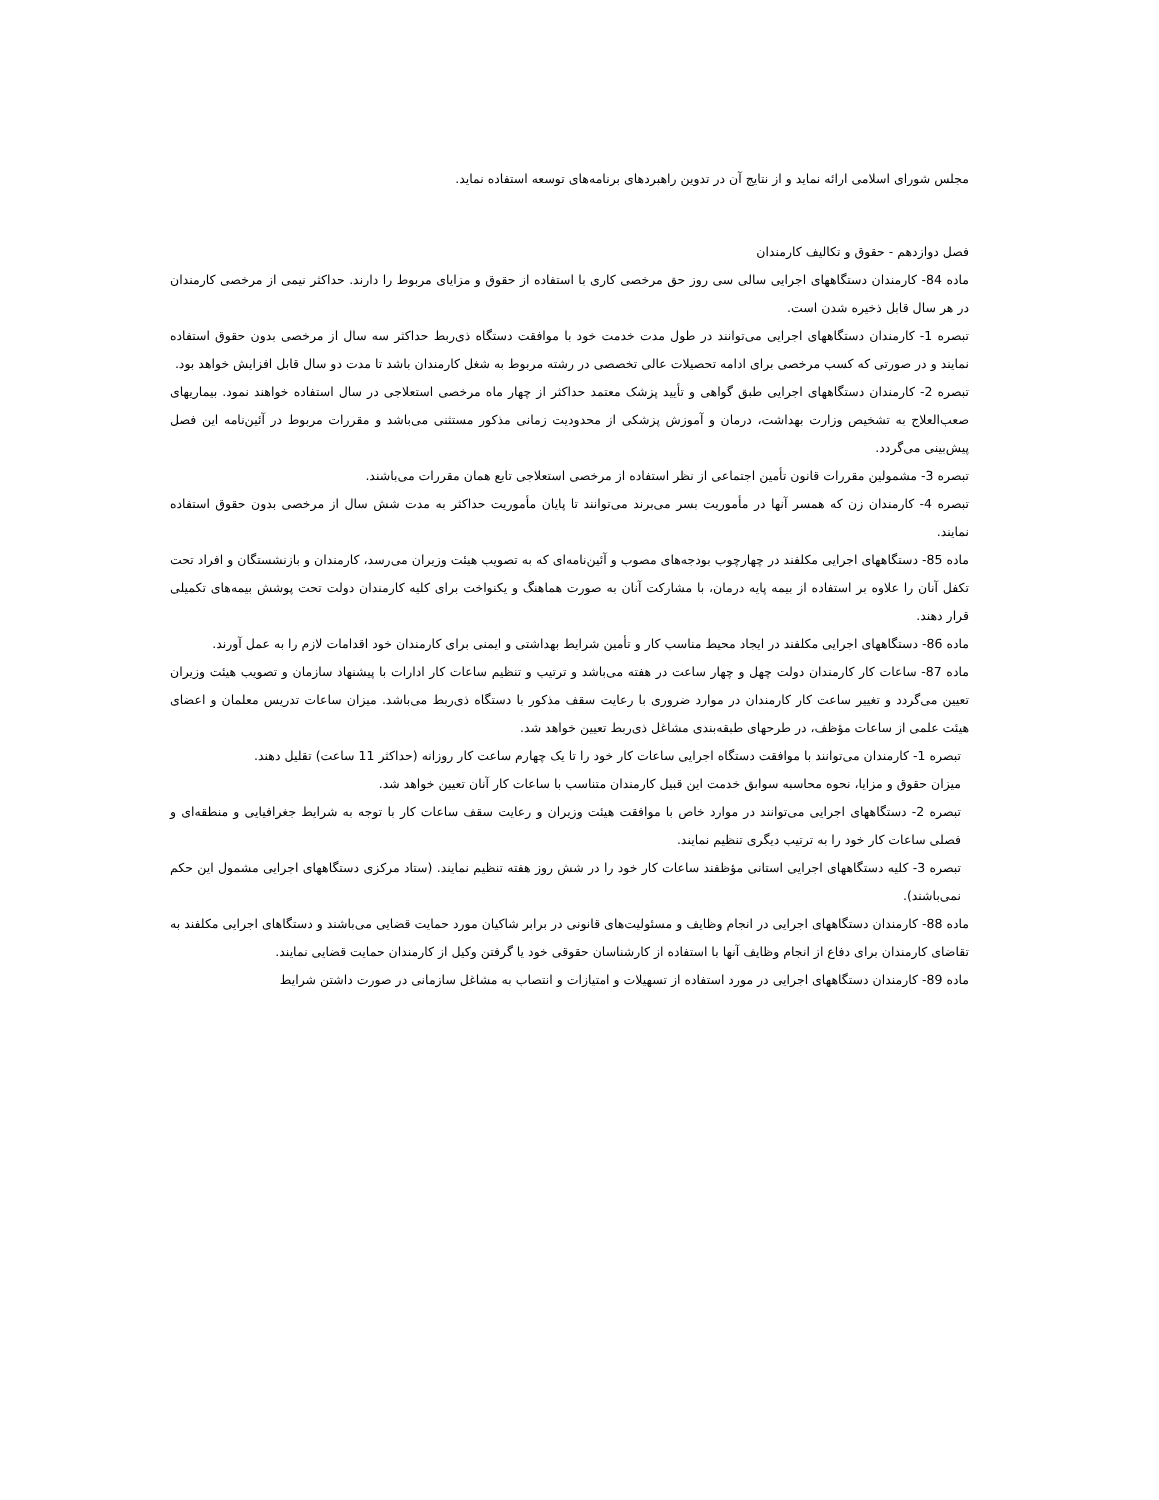مجلس شورای اسلامی ارائه نماید و از نتایج آن در تدوین راهبردهای برنامه‌های توسعه استفاده نماید.
فصل دوازدهم - حقوق و تکالیف کارمندان
ماده 84- کارمندان دستگاههای اجرایی سالی سی روز حق مرخصی کاری با استفاده از حقوق و مزایای مربوط را دارند. حداکثر نیمی از مرخصی کارمندان در هر سال قابل ذخیره شدن است.
تبصره 1- کارمندان دستگاههای اجرایی می‌توانند در طول مدت خدمت خود با موافقت دستگاه ذی‌ربط حداکثر سه سال از مرخصی بدون حقوق استفاده نمایند و در صورتی که کسب مرخصی برای ادامه تحصیلات عالی تخصصی در رشته مربوط به شغل کارمندان باشد تا مدت دو سال قابل افزایش خواهد بود.
تبصره 2- کارمندان دستگاههای اجرایی طبق گواهی و تأیید پزشک معتمد حداکثر از چهار ماه مرخصی استعلاجی در سال استفاده خواهند نمود. بیماریهای صعب‌العلاج به تشخیص وزارت بهداشت، درمان و آموزش پزشکی از محدودیت زمانی مذکور مستثنی می‌باشد و مقررات مربوط در آئین‌نامه این فصل پیش‌بینی می‌گردد.
تبصره 3- مشمولین مقررات قانون تأمین اجتماعی از نظر استفاده از مرخصی استعلاجی تابع همان مقررات می‌باشند.
تبصره 4- کارمندان زن که همسر آنها در مأموریت بسر می‌برند می‌توانند تا پایان مأموریت حداکثر به مدت شش سال از مرخصی بدون حقوق استفاده نمایند.
ماده 85- دستگاههای اجرایی مکلفند در چهارچوب بودجه‌های مصوب و آئین‌نامه‌ای که به تصویب هیئت وزیران می‌رسد، کارمندان و بازنشستگان و افراد تحت تکفل آنان را علاوه بر استفاده از بیمه پایه درمان، با مشارکت آنان به صورت هماهنگ و یکنواخت برای کلیه کارمندان دولت تحت پوشش بیمه‌های تکمیلی قرار دهند.
ماده 86- دستگاههای اجرایی مکلفند در ایجاد محیط مناسب کار و تأمین شرایط بهداشتی و ایمنی برای کارمندان خود اقدامات لازم را به عمل آورند.
ماده 87- ساعات کار کارمندان دولت چهل و چهار ساعت در هفته می‌باشد و ترتیب و تنظیم ساعات کار ادارات با پیشنهاد سازمان و تصویب هیئت وزیران تعیین می‌گردد و تغییر ساعت کار کارمندان در موارد ضروری با رعایت سقف مذکور با دستگاه ذی‌ربط می‌باشد. میزان ساعات تدریس معلمان و اعضای هیئت علمی از ساعات مؤظف، در طرحهای طبقه‌بندی مشاغل ذی‌ربط تعیین خواهد شد.
تبصره 1- کارمندان می‌توانند با موافقت دستگاه اجرایی ساعات کار خود را تا یک چهارم ساعت کار روزانه (حداکثر 11 ساعت) تقلیل دهند.
میزان حقوق و مزایا، نحوه محاسبه سوابق خدمت این قبیل کارمندان متناسب با ساعات کار آنان تعیین خواهد شد.
تبصره 2- دستگاههای اجرایی می‌توانند در موارد خاص با موافقت هیئت وزیران و رعایت سقف ساعات کار با توجه به شرایط جغرافیایی و منطقه‌ای و فصلی ساعات کار خود را به ترتیب دیگری تنظیم نمایند.
تبصره 3- کلیه دستگاههای اجرایی استانی مؤظفند ساعات کار خود را در شش روز هفته تنظیم نمایند. (ستاد مرکزی دستگاههای اجرایی مشمول این حکم نمی‌باشند).
ماده 88- کارمندان دستگاههای اجرایی در انجام وظایف و مسئولیت‌های قانونی در برابر شاکیان مورد حمایت قضایی می‌باشند و دستگاهای اجرایی مکلفند به تقاضای کارمندان برای دفاع از انجام وظایف آنها با استفاده از کارشناسان حقوقی خود یا گرفتن وکیل از کارمندان حمایت قضایی نمایند.
ماده 89- کارمندان دستگاههای اجرایی در مورد استفاده از تسهیلات و امتیازات و انتصاب به مشاغل سازمانی در صورت داشتن شرایط